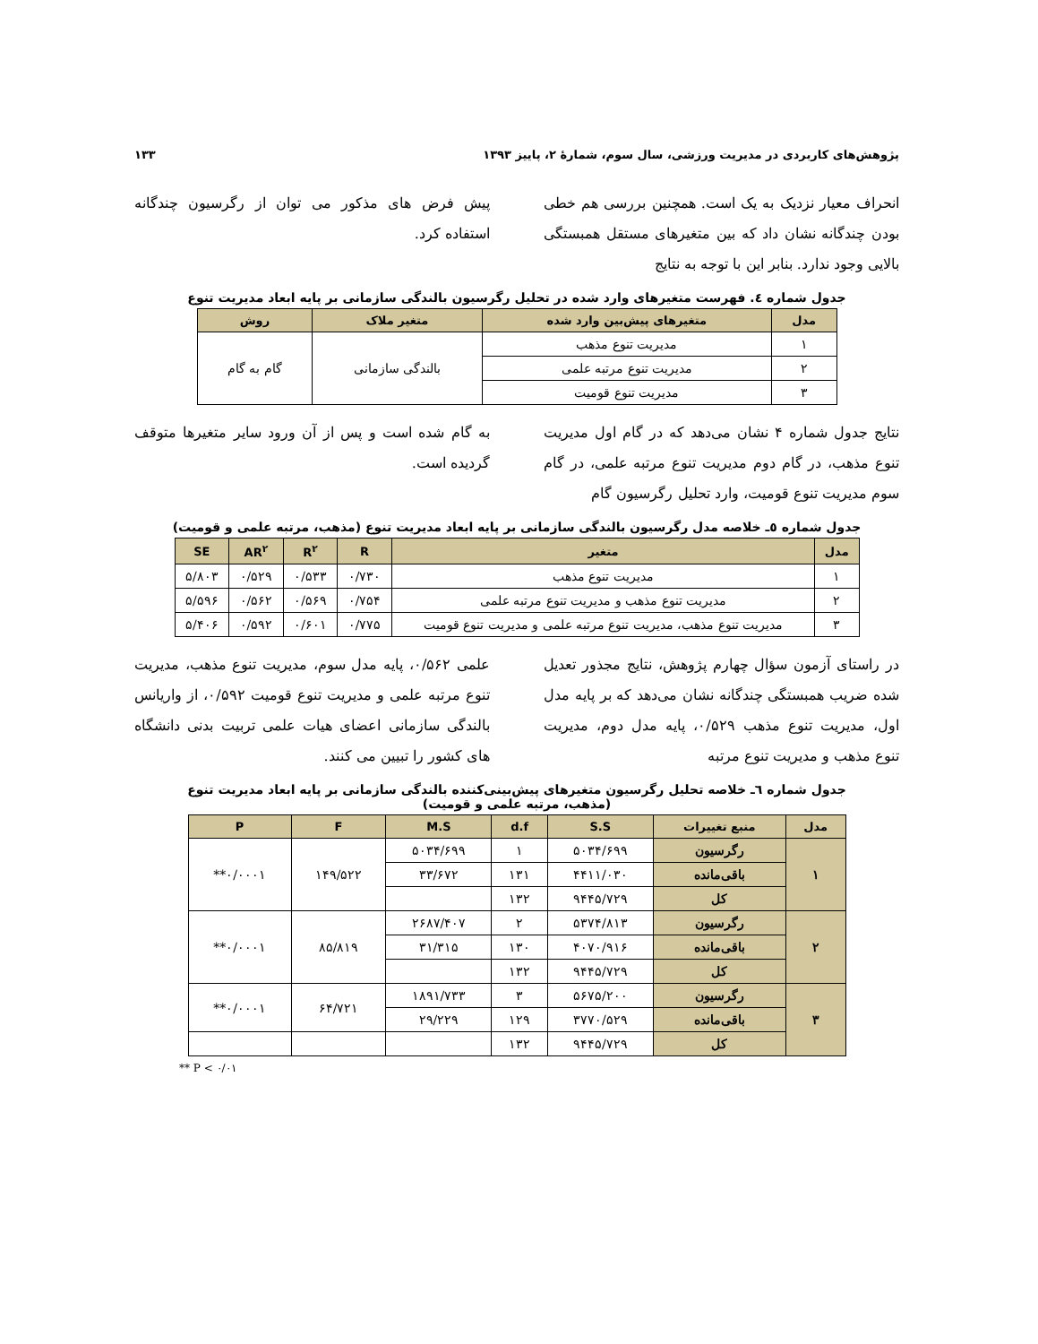پژوهش‌های کاربردی در مدیریت ورزشی، سال سوم، شمارۀ ۲، پاییز ۱۳۹۳ ۱۳۳
انحراف معیار نزدیک به یک است. همچنین بررسی هم خطی بودن چندگانه نشان داد که بین متغیرهای مستقل همبستگی بالایی وجود ندارد. بنابر این با توجه به نتایج
پیش فرض های مذکور می توان از رگرسیون چندگانه استفاده کرد.
جدول شماره ٤. فهرست متغیرهای وارد شده در تحلیل رگرسیون بالندگی سازمانی بر پایه ابعاد مدیریت تنوع
| مدل | متغیرهای پیش‌بین وارد شده | متغیر ملاک | روش |
| --- | --- | --- | --- |
| ۱ | مدیریت تنوع مذهب | بالندگی سازمانی | گام به گام |
| ۲ | مدیریت تنوع مرتبه علمی | | |
| ۳ | مدیریت تنوع قومیت | | |
نتایج جدول شماره ۴ نشان می‌دهد که در گام اول مدیریت تنوع مذهب، در گام دوم مدیریت تنوع مرتبه علمی، در گام سوم مدیریت تنوع قومیت، وارد تحلیل رگرسیون گام
به گام شده است و پس از آن ورود سایر متغیرها متوقف گردیده است.
جدول شماره ٥ـ خلاصه مدل رگرسیون بالندگی سازمانی بر پایه ابعاد مدیریت تنوع (مذهب، مرتبه علمی و قومیت)
| مدل | متغیر | R | R<sup>۲</sup> | AR<sup>۲</sup> | SE |
| --- | --- | --- | --- | --- | --- |
| ۱ | مدیریت تنوع مذهب | ۰/۷۳۰ | ۰/۵۳۳ | ۰/۵۲۹ | ۵/۸۰۳ |
| ۲ | مدیریت تنوع مذهب و مدیریت تنوع مرتبه علمی | ۰/۷۵۴ | ۰/۵۶۹ | ۰/۵۶۲ | ۵/۵۹۶ |
| ۳ | مدیریت تنوع مذهب، مدیریت تنوع مرتبه علمی و مدیریت تنوع قومیت | ۰/۷۷۵ | ۰/۶۰۱ | ۰/۵۹۲ | ۵/۴۰۶ |
در راستای آزمون سؤال چهارم پژوهش، نتایج مجذور تعدیل شده ضریب همبستگی چندگانه نشان می‌دهد که بر پایه مدل اول، مدیریت تنوع مذهب ۰/۵۲۹، پایه مدل دوم، مدیریت تنوع مذهب و مدیریت تنوع مرتبه
علمی ۰/۵۶۲، پایه مدل سوم، مدیریت تنوع مذهب، مدیریت تنوع مرتبه علمی و مدیریت تنوع قومیت ۰/۵۹۲، از واریانس بالندگی سازمانی اعضای هیات علمی تربیت بدنی دانشگاه های کشور را تبیین می کنند.
جدول شماره ٦ـ خلاصه تحلیل رگرسیون متغیرهای پیش‌بینی‌کننده بالندگی سازمانی بر پایه ابعاد مدیریت تنوع
(مذهب، مرتبه علمی و قومیت)
| مدل | منبع تغییرات | S.S | d.f | M.S | F | P |
| --- | --- | --- | --- | --- | --- | --- |
| ۱ | رگرسیون | ۵۰۳۴/۶۹۹ | ۱ | ۵۰۳۴/۶۹۹ | ۱۴۹/۵۲۲ | ۰/۰۰۰۱** |
| | باقی‌مانده | ۴۴۱۱/۰۳۰ | ۱۳۱ | ۳۳/۶۷۲ | | |
| | کل | ۹۴۴۵/۷۲۹ | ۱۳۲ | | | |
| ۲ | رگرسیون | ۵۳۷۴/۸۱۳ | ۲ | ۲۶۸۷/۴۰۷ | ۸۵/۸۱۹ | ۰/۰۰۰۱** |
| | باقی‌مانده | ۴۰۷۰/۹۱۶ | ۱۳۰ | ۳۱/۳۱۵ | | |
| | کل | ۹۴۴۵/۷۲۹ | ۱۳۲ | | | |
| ۳ | رگرسیون | ۵۶۷۵/۲۰۰ | ۳ | ۱۸۹۱/۷۳۳ | ۶۴/۷۲۱ | ۰/۰۰۰۱** |
| | باقی‌مانده | ۳۷۷۰/۵۲۹ | ۱۲۹ | ۲۹/۲۲۹ | | |
| | کل | ۹۴۴۵/۷۲۹ | ۱۳۲ | | | |
** P < ۰/۰۱